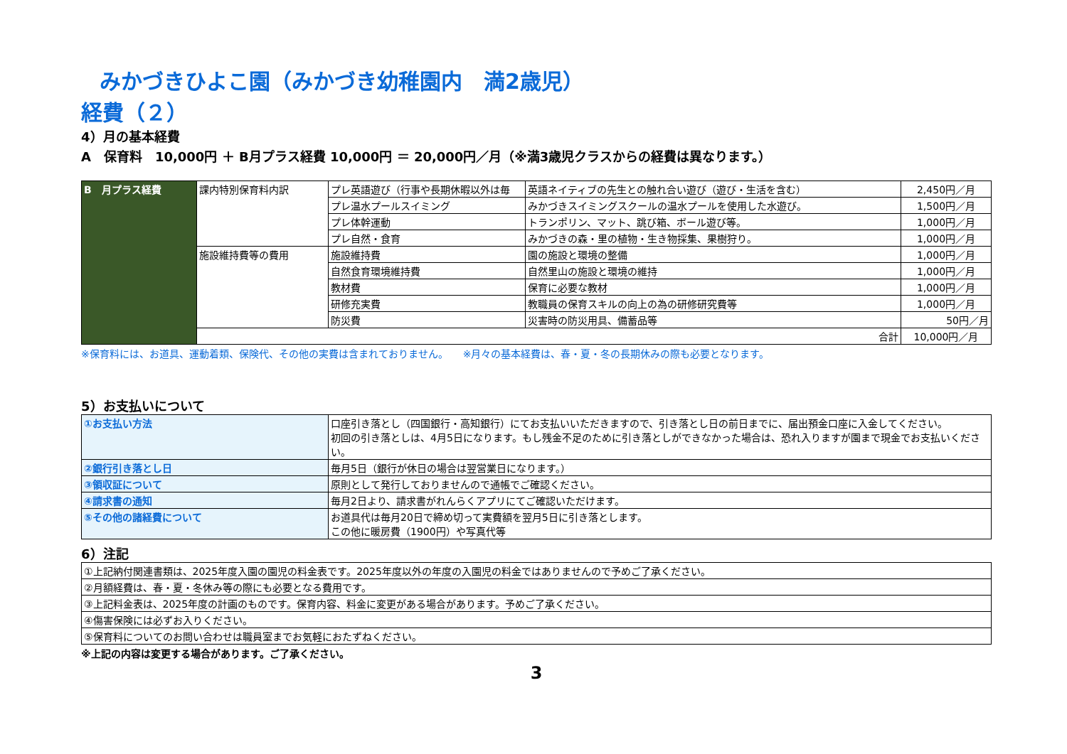みかづきひよこ園（みかづき幼稚園内　満2歳児）
経費（２）
4）月の基本経費
A　保育料　10,000円 ＋ B月プラス経費 10,000円 ＝ 20,000円／月（※満3歳児クラスからの経費は異なります。）
| B 月プラス経費 | 課内特別保育料内訳 | プレ英語遊び（行事や長期休暇以外は毎 | 英語ネイティブの先生との触れ合い遊び（遊び・生活を含む） | 2,450円／月 |
| | | プレ温水プールスイミング | みかづきスイミングスクールの温水プールを使用した水遊び。 | 1,500円／月 |
| | | プレ体幹運動 | トランポリン、マット、跳び箱、ボール遊び等。 | 1,000円／月 |
| | | プレ自然・食育 | みかづきの森・里の植物・生き物採集、果樹狩り。 | 1,000円／月 |
| | 施設維持費等の費用 | 施設維持費 | 園の施設と環境の整備 | 1,000円／月 |
| | | 自然食育環境維持費 | 自然里山の施設と環境の維持 | 1,000円／月 |
| | | 教材費 | 保育に必要な教材 | 1,000円／月 |
| | | 研修充実費 | 教職員の保育スキルの向上の為の研修研究費等 | 1,000円／月 |
| | | 防災費 | 災害時の防災用具、備蓄品等 | 50円／月 |
| | 合計 | | | 10,000円／月 |
※保育料には、お道具、運動着類、保険代、その他の実費は含まれておりません。　　※月々の基本経費は、春・夏・冬の長期休みの際も必要となります。
5）お支払いについて
| ①お支払い方法 | 口座引き落とし（四国銀行・高知銀行）にてお支払いいただきますので、引き落とし日の前日までに、届出預金口座に入金してください。 初回の引き落としは、4月5日になります。もし残金不足のために引き落としができなかった場合は、恐れ入りますが園まで現金でお支払いください。 |
| ②銀行引き落とし日 | 毎月5日（銀行が休日の場合は翌営業日になります。） |
| ③領収証について | 原則として発行しておりませんので通帳でご確認ください。 |
| ④請求書の通知 | 毎月2日より、請求書がれんらくアプリにてご確認いただけます。 |
| ⑤その他の諸経費について | お道具代は毎月20日で締め切って実費額を翌月5日に引き落とします。 この他に暖房費（1900円）や写真代等 |
6）注記
| ①上記納付関連書類は、2025年度入園の園児の料金表です。2025年度以外の年度の入園児の料金ではありませんので予めご了承ください。 |
| ②月額経費は、春・夏・冬休み等の際にも必要となる費用です。 |
| ③上記料金表は、2025年度の計画のものです。保育内容、料金に変更がある場合があります。予めご了承ください。 |
| ④傷害保険には必ずお入りください。 |
| ⑤保育料についてのお問い合わせは職員室までお気軽におたずねください。 |
※上記の内容は変更する場合があります。ご了承ください。
3